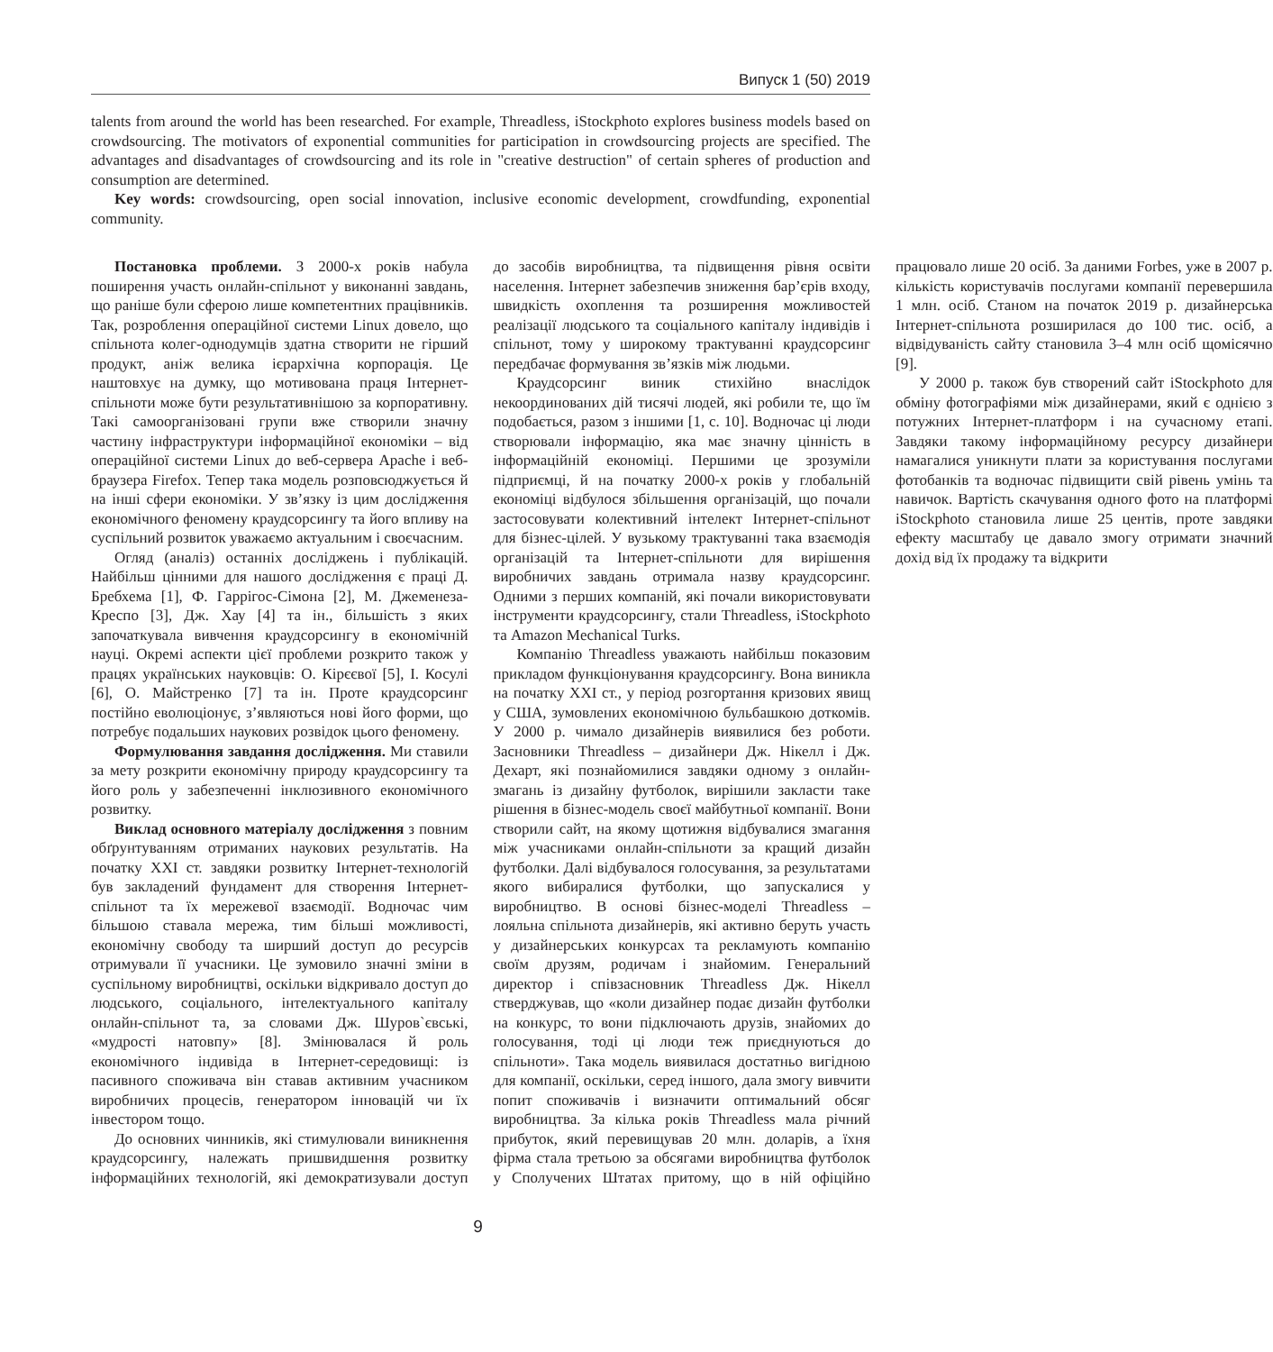Випуск 1 (50) 2019
talents from around the world has been researched. For example, Threadless, iStockphoto explores business models based on crowdsourcing. The motivators of exponential communities for participation in crowdsourcing projects are specified. The advantages and disadvantages of crowdsourcing and its role in "creative destruction" of certain spheres of production and consumption are determined.
Key words: crowdsourcing, open social innovation, inclusive economic development, crowdfunding, exponential community.
Постановка проблеми. З 2000-х років набула поширення участь онлайн-спільнот у виконанні завдань, що раніше були сферою лише компетентних працівників. Так, розроблення операційної системи Linux довело, що спільнота колег-однодумців здатна створити не гірший продукт, аніж велика ієрархічна корпорація. Це наштовхує на думку, що мотивована праця Інтернет-спільноти може бути результативнішою за корпоративну. Такі самоорганізовані групи вже створили значну частину інфраструктури інформаційної економіки – від операційної системи Linux до веб-сервера Apache і веб-браузера Firefox. Тепер така модель розповсюджується й на інші сфери економіки. У зв’язку із цим дослідження економічного феномену краудсорсингу та його впливу на суспільний розвиток уважаємо актуальним і своєчасним.
Огляд (аналіз) останніх досліджень і публікацій. Найбільш цінними для нашого дослідження є праці Д. Бребхема [1], Ф. Гаррігос-Сімона [2], М. Джеменеза-Креспо [3], Дж. Хау [4] та ін., більшість з яких започаткувала вивчення краудсорсингу в економічній науці. Окремі аспекти цієї проблеми розкрито також у працях українських науковців: О. Кірєєвої [5], І. Косулі [6], О. Майстренко [7] та ін. Проте краудсорсинг постійно еволюціонує, з’являються нові його форми, що потребує подальших наукових розвідок цього феномену.
Формулювання завдання дослідження. Ми ставили за мету розкрити економічну природу краудсорсингу та його роль у забезпеченні інклюзивного економічного розвитку.
Виклад основного матеріалу дослідження з повним обґрунтуванням отриманих наукових результатів. На початку ХХІ ст. завдяки розвитку Інтернет-технологій був закладений фундамент для створення Інтернет-спільнот та їх мережевої взаємодії. Водночас чим більшою ставала мережа, тим більші можливості, економічну свободу та ширший доступ до ресурсів отримували її учасники. Це зумовило значні зміни в суспільному виробництві, оскільки відкривало доступ до людського, соціального, інтелектуального капіталу онлайн-спільнот та, за словами Дж. Шуров`євські, «мудрості натовпу» [8]. Змінювалася й роль економічного індивіда в Інтернет-середовищі: із пасивного споживача він ставав активним учасником виробничих процесів, генератором інновацій чи їх інвестором тощо.
До основних чинників, які стимулювали виникнення краудсорсингу, належать пришвидшення розвитку інформаційних технологій, які демократизували доступ до засобів виробництва, та підвищення рівня освіти населення. Інтернет забезпечив зниження бар’єрів входу, швидкість охоплення та розширення можливостей реалізації людського та соціального капіталу індивідів і спільнот, тому у широкому трактуванні краудсорсинг передбачає формування зв’язків між людьми.
Краудсорсинг виник стихійно внаслідок некоординованих дій тисячі людей, які робили те, що їм подобається, разом з іншими [1, с. 10]. Водночас ці люди створювали інформацію, яка має значну цінність в інформаційній економіці. Першими це зрозуміли підприємці, й на початку 2000-х років у глобальній економіці відбулося збільшення організацій, що почали застосовувати колективний інтелект Інтернет-спільнот для бізнес-цілей. У вузькому трактуванні така взаємодія організацій та Інтернет-спільноти для вирішення виробничих завдань отримала назву краудсорсинг. Одними з перших компаній, які почали використовувати інструменти краудсорсингу, стали Threadless, iStockphoto та Amazon Mechanical Turks.
Компанію Threadless уважають найбільш показовим прикладом функціонування краудсорсингу. Вона виникла на початку ХХІ ст., у період розгортання кризових явищ у США, зумовлених економічною бульбашкою доткомів. У 2000 р. чимало дизайнерів виявилися без роботи. Засновники Threadless – дизайнери Дж. Нікелл і Дж. Дехарт, які познайомилися завдяки одному з онлайн-змагань із дизайну футболок, вирішили закласти таке рішення в бізнес-модель своєї майбутньої компанії. Вони створили сайт, на якому щотижня відбувалися змагання між учасниками онлайн-спільноти за кращий дизайн футболки. Далі відбувалося голосування, за результатами якого вибиралися футболки, що запускалися у виробництво. В основі бізнес-моделі Threadless – лояльна спільнота дизайнерів, які активно беруть участь у дизайнерських конкурсах та рекламують компанію своїм друзям, родичам і знайомим. Генеральний директор і співзасновник Threadless Дж. Нікелл стверджував, що «коли дизайнер подає дизайн футболки на конкурс, то вони підключають друзів, знайомих до голосування, тоді ці люди теж приєднуються до спільноти». Така модель виявилася достатньо вигідною для компанії, оскільки, серед іншого, дала змогу вивчити попит споживачів і визначити оптимальний обсяг виробництва. За кілька років Threadless мала річний прибуток, який перевищував 20 млн. доларів, а їхня фірма стала третьою за обсягами виробництва футболок у Сполучених Штатах притому, що в ній офіційно працювало лише 20 осіб. За даними Forbes, уже в 2007 р. кількість користувачів послугами компанії перевершила 1 млн. осіб. Станом на початок 2019 р. дизайнерська Інтернет-спільнота розширилася до 100 тис. осіб, а відвідуваність сайту становила 3–4 млн осіб щомісячно [9].
У 2000 р. також був створений сайт iStockphoto для обміну фотографіями між дизайнерами, який є однією з потужних Інтернет-платформ і на сучасному етапі. Завдяки такому інформаційному ресурсу дизайнери намагалися уникнути плати за користування послугами фотобанків та водночас підвищити свій рівень умінь та навичок. Вартість скачування одного фото на платформі iStockphoto становила лише 25 центів, проте завдяки ефекту масштабу це давало змогу отримати значний дохід від їх продажу та відкрити
9